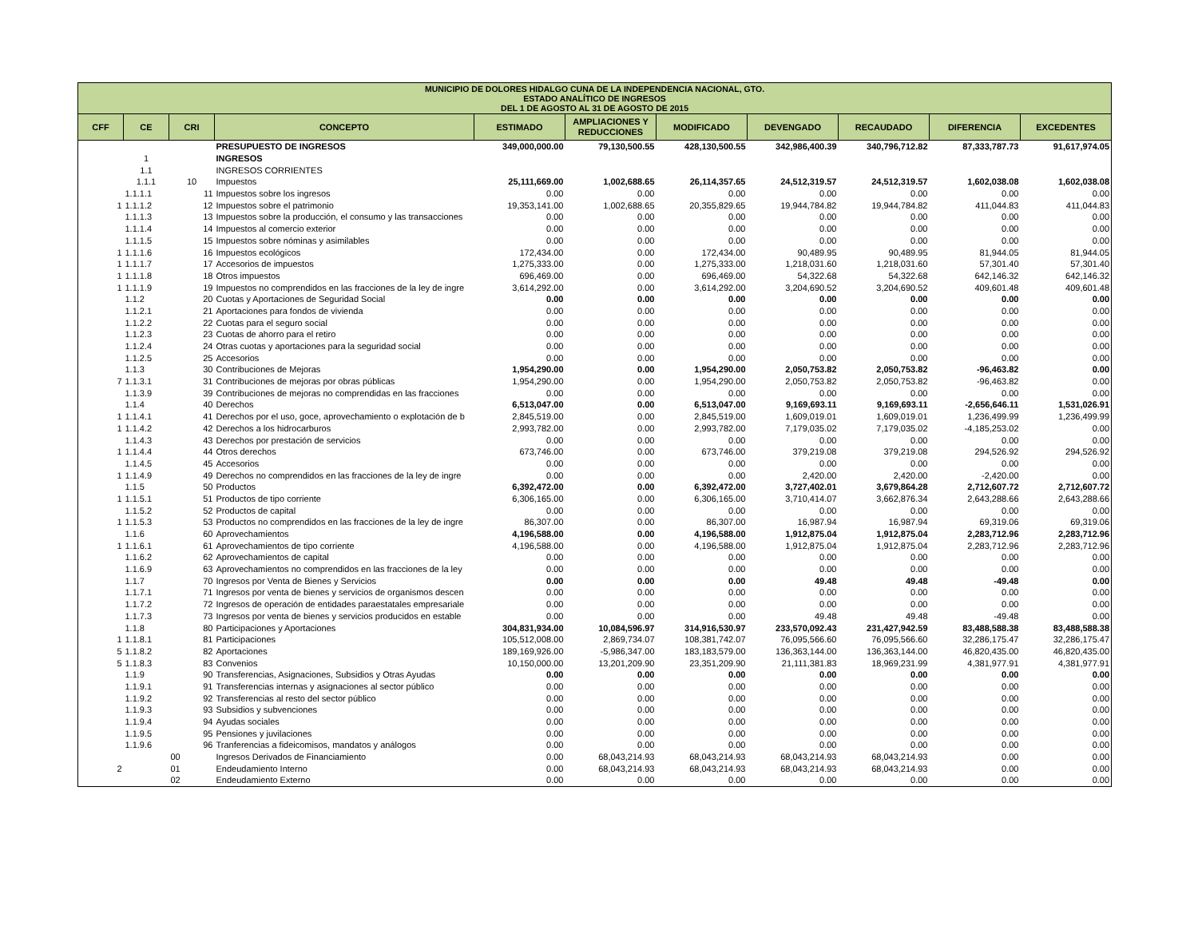| MUNICIPIO DE DOLORES HIDALGO CUNA DE LA INDEPENDENCIA NACIONAL, GTO. ESTADO ANALÍTICO DE INGRESOS DEL 1 DE AGOSTO AL 31 DE AGOSTO DE 2015 | | | | | | | | | | |
| --- | --- | --- | --- | --- | --- | --- | --- | --- | --- | --- |
| CFF | CE | CRI | CONCEPTO | ESTIMADO | AMPLIACIONES Y REDUCCIONES | MODIFICADO | DEVENGADO | RECAUDADO | DIFERENCIA | EXCEDENTES |
| | | | PRESUPUESTO DE INGRESOS | 349,000,000.00 | 79,130,500.55 | 428,130,500.55 | 342,986,400.39 | 340,796,712.82 | 87,333,787.73 | 91,617,974.05 |
| | 1 | | INGRESOS | | | | | | | |
| | 1.1 | | INGRESOS CORRIENTES | | | | | | | |
| | 1.1.1 | 10 | Impuestos | 25,111,669.00 | 1,002,688.65 | 26,114,357.65 | 24,512,319.57 | 24,512,319.57 | 1,602,038.08 | 1,602,038.08 |
| | 1.1.1.1 | 11 | Impuestos sobre los ingresos | 0.00 | 0.00 | 0.00 | 0.00 | 0.00 | 0.00 | 0.00 |
| 1 | 1.1.1.2 | 12 | Impuestos sobre el patrimonio | 19,353,141.00 | 1,002,688.65 | 20,355,829.65 | 19,944,784.82 | 19,944,784.82 | 411,044.83 | 411,044.83 |
| | 1.1.1.3 | 13 | Impuestos sobre la producción, el consumo y las transacciones | 0.00 | 0.00 | 0.00 | 0.00 | 0.00 | 0.00 | 0.00 |
| | 1.1.1.4 | 14 | Impuestos al comercio exterior | 0.00 | 0.00 | 0.00 | 0.00 | 0.00 | 0.00 | 0.00 |
| | 1.1.1.5 | 15 | Impuestos sobre nóminas y asimilables | 0.00 | 0.00 | 0.00 | 0.00 | 0.00 | 0.00 | 0.00 |
| 1 | 1.1.1.6 | 16 | Impuestos ecológicos | 172,434.00 | 0.00 | 172,434.00 | 90,489.95 | 90,489.95 | 81,944.05 | 81,944.05 |
| 1 | 1.1.1.7 | 17 | Accesorios de impuestos | 1,275,333.00 | 0.00 | 1,275,333.00 | 1,218,031.60 | 1,218,031.60 | 57,301.40 | 57,301.40 |
| 1 | 1.1.1.8 | 18 | Otros impuestos | 696,469.00 | 0.00 | 696,469.00 | 54,322.68 | 54,322.68 | 642,146.32 | 642,146.32 |
| 1 | 1.1.1.9 | 19 | Impuestos no comprendidos en las fracciones de la ley de ingre | 3,614,292.00 | 0.00 | 3,614,292.00 | 3,204,690.52 | 3,204,690.52 | 409,601.48 | 409,601.48 |
| | 1.1.2 | 20 | Cuotas y Aportaciones de Seguridad Social | 0.00 | 0.00 | 0.00 | 0.00 | 0.00 | 0.00 | 0.00 |
| | 1.1.2.1 | 21 | Aportaciones para fondos de vivienda | 0.00 | 0.00 | 0.00 | 0.00 | 0.00 | 0.00 | 0.00 |
| | 1.1.2.2 | 22 | Cuotas para el seguro social | 0.00 | 0.00 | 0.00 | 0.00 | 0.00 | 0.00 | 0.00 |
| | 1.1.2.3 | 23 | Cuotas de ahorro para el retiro | 0.00 | 0.00 | 0.00 | 0.00 | 0.00 | 0.00 | 0.00 |
| | 1.1.2.4 | 24 | Otras cuotas y aportaciones para la seguridad social | 0.00 | 0.00 | 0.00 | 0.00 | 0.00 | 0.00 | 0.00 |
| | 1.1.2.5 | 25 | Accesorios | 0.00 | 0.00 | 0.00 | 0.00 | 0.00 | 0.00 | 0.00 |
| | 1.1.3 | 30 | Contribuciones de Mejoras | 1,954,290.00 | 0.00 | 1,954,290.00 | 2,050,753.82 | 2,050,753.82 | -96,463.82 | 0.00 |
| 7 | 1.1.3.1 | 31 | Contribuciones de mejoras por obras públicas | 1,954,290.00 | 0.00 | 1,954,290.00 | 2,050,753.82 | 2,050,753.82 | -96,463.82 | 0.00 |
| | 1.1.3.9 | 39 | Contribuciones de mejoras no comprendidas en las fracciones | 0.00 | 0.00 | 0.00 | 0.00 | 0.00 | 0.00 | 0.00 |
| | 1.1.4 | 40 | Derechos | 6,513,047.00 | 0.00 | 6,513,047.00 | 9,169,693.11 | 9,169,693.11 | -2,656,646.11 | 1,531,026.91 |
| 1 | 1.1.4.1 | 41 | Derechos por el uso, goce, aprovechamiento o explotación de b | 2,845,519.00 | 0.00 | 2,845,519.00 | 1,609,019.01 | 1,609,019.01 | 1,236,499.99 | 1,236,499.99 |
| 1 | 1.1.4.2 | 42 | Derechos a los hidrocarburos | 2,993,782.00 | 0.00 | 2,993,782.00 | 7,179,035.02 | 7,179,035.02 | -4,185,253.02 | 0.00 |
| | 1.1.4.3 | 43 | Derechos por prestación de servicios | 0.00 | 0.00 | 0.00 | 0.00 | 0.00 | 0.00 | 0.00 |
| 1 | 1.1.4.4 | 44 | Otros derechos | 673,746.00 | 0.00 | 673,746.00 | 379,219.08 | 379,219.08 | 294,526.92 | 294,526.92 |
| | 1.1.4.5 | 45 | Accesorios | 0.00 | 0.00 | 0.00 | 0.00 | 0.00 | 0.00 | 0.00 |
| 1 | 1.1.4.9 | 49 | Derechos no comprendidos en las fracciones de la ley de ingre | 0.00 | 0.00 | 0.00 | 2,420.00 | 2,420.00 | -2,420.00 | 0.00 |
| | 1.1.5 | 50 | Productos | 6,392,472.00 | 0.00 | 6,392,472.00 | 3,727,402.01 | 3,679,864.28 | 2,712,607.72 | 2,712,607.72 |
| 1 | 1.1.5.1 | 51 | Productos de tipo corriente | 6,306,165.00 | 0.00 | 6,306,165.00 | 3,710,414.07 | 3,662,876.34 | 2,643,288.66 | 2,643,288.66 |
| | 1.1.5.2 | 52 | Productos de capital | 0.00 | 0.00 | 0.00 | 0.00 | 0.00 | 0.00 | 0.00 |
| 1 | 1.1.5.3 | 53 | Productos no comprendidos en las fracciones de la ley de ingre | 86,307.00 | 0.00 | 86,307.00 | 16,987.94 | 16,987.94 | 69,319.06 | 69,319.06 |
| | 1.1.6 | 60 | Aprovechamientos | 4,196,588.00 | 0.00 | 4,196,588.00 | 1,912,875.04 | 1,912,875.04 | 2,283,712.96 | 2,283,712.96 |
| 1 | 1.1.6.1 | 61 | Aprovechamientos de tipo corriente | 4,196,588.00 | 0.00 | 4,196,588.00 | 1,912,875.04 | 1,912,875.04 | 2,283,712.96 | 2,283,712.96 |
| | 1.1.6.2 | 62 | Aprovechamientos de capital | 0.00 | 0.00 | 0.00 | 0.00 | 0.00 | 0.00 | 0.00 |
| | 1.1.6.9 | 63 | Aprovechamientos no comprendidos en las fracciones de la ley | 0.00 | 0.00 | 0.00 | 0.00 | 0.00 | 0.00 | 0.00 |
| | 1.1.7 | 70 | Ingresos por Venta de Bienes y Servicios | 0.00 | 0.00 | 0.00 | 49.48 | 49.48 | -49.48 | 0.00 |
| | 1.1.7.1 | 71 | Ingresos por venta de bienes y servicios de organismos descen | 0.00 | 0.00 | 0.00 | 0.00 | 0.00 | 0.00 | 0.00 |
| | 1.1.7.2 | 72 | Ingresos de operación de entidades paraestatales empresariale | 0.00 | 0.00 | 0.00 | 0.00 | 0.00 | 0.00 | 0.00 |
| | 1.1.7.3 | 73 | Ingresos por venta de bienes y servicios producidos en estable | 0.00 | 0.00 | 0.00 | 49.48 | 49.48 | -49.48 | 0.00 |
| | 1.1.8 | 80 | Participaciones y Aportaciones | 304,831,934.00 | 10,084,596.97 | 314,916,530.97 | 233,570,092.43 | 231,427,942.59 | 83,488,588.38 | 83,488,588.38 |
| 1 | 1.1.8.1 | 81 | Participaciones | 105,512,008.00 | 2,869,734.07 | 108,381,742.07 | 76,095,566.60 | 76,095,566.60 | 32,286,175.47 | 32,286,175.47 |
| 5 | 1.1.8.2 | 82 | Aportaciones | 189,169,926.00 | -5,986,347.00 | 183,183,579.00 | 136,363,144.00 | 136,363,144.00 | 46,820,435.00 | 46,820,435.00 |
| 5 | 1.1.8.3 | 83 | Convenios | 10,150,000.00 | 13,201,209.90 | 23,351,209.90 | 21,111,381.83 | 18,969,231.99 | 4,381,977.91 | 4,381,977.91 |
| | 1.1.9 | 90 | Transferencias, Asignaciones, Subsidios y Otras Ayudas | 0.00 | 0.00 | 0.00 | 0.00 | 0.00 | 0.00 | 0.00 |
| | 1.1.9.1 | 91 | Transferencias internas y asignaciones al sector público | 0.00 | 0.00 | 0.00 | 0.00 | 0.00 | 0.00 | 0.00 |
| | 1.1.9.2 | 92 | Transferencias al resto del sector público | 0.00 | 0.00 | 0.00 | 0.00 | 0.00 | 0.00 | 0.00 |
| | 1.1.9.3 | 93 | Subsidios y subvenciones | 0.00 | 0.00 | 0.00 | 0.00 | 0.00 | 0.00 | 0.00 |
| | 1.1.9.4 | 94 | Ayudas sociales | 0.00 | 0.00 | 0.00 | 0.00 | 0.00 | 0.00 | 0.00 |
| | 1.1.9.5 | 95 | Pensiones y juvilaciones | 0.00 | 0.00 | 0.00 | 0.00 | 0.00 | 0.00 | 0.00 |
| | 1.1.9.6 | 96 | Tranferencias a fideicomisos, mandatos y análogos | 0.00 | 0.00 | 0.00 | 0.00 | 0.00 | 0.00 | 0.00 |
| | | 00 | Ingresos Derivados de Financiamiento | 0.00 | 68,043,214.93 | 68,043,214.93 | 68,043,214.93 | 68,043,214.93 | 0.00 | 0.00 |
| 2 | | 01 | Endeudamiento Interno | 0.00 | 68,043,214.93 | 68,043,214.93 | 68,043,214.93 | 68,043,214.93 | 0.00 | 0.00 |
| | | 02 | Endeudamiento Externo | 0.00 | 0.00 | 0.00 | 0.00 | 0.00 | 0.00 | 0.00 |